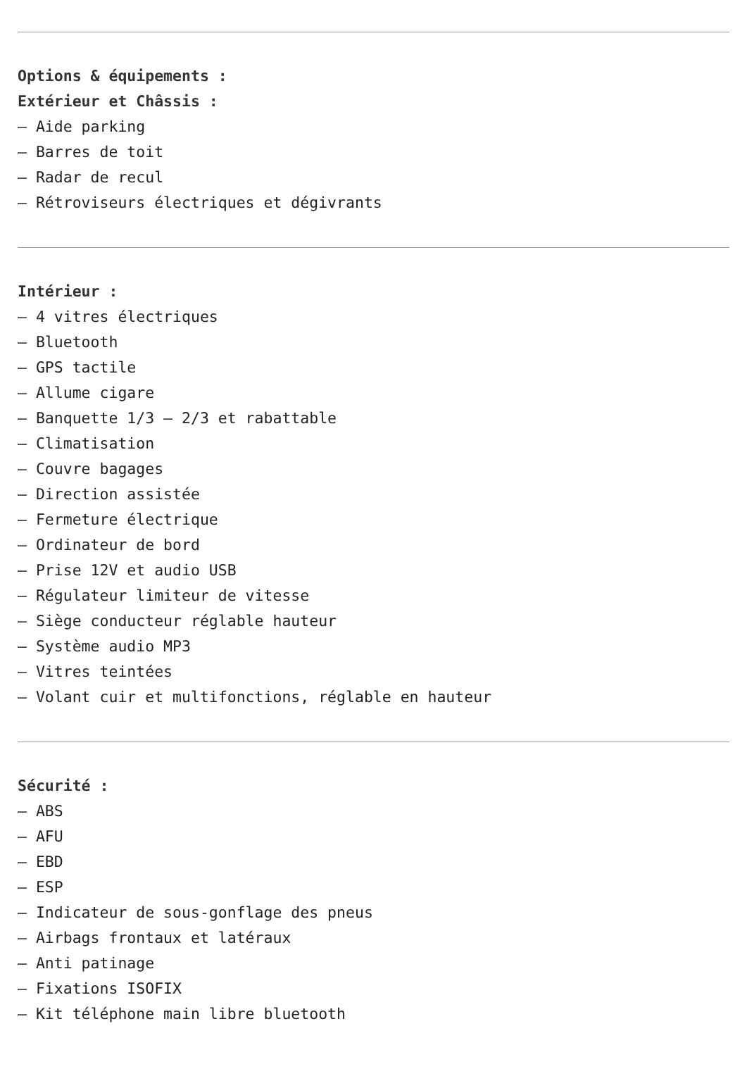Options & équipements :
Extérieur et Châssis :
– Aide parking
– Barres de toit
– Radar de recul
– Rétroviseurs électriques et dégivrants
Intérieur :
– 4 vitres électriques
– Bluetooth
– GPS tactile
– Allume cigare
– Banquette 1/3 – 2/3 et rabattable
– Climatisation
– Couvre bagages
– Direction assistée
– Fermeture électrique
– Ordinateur de bord
– Prise 12V et audio USB
– Régulateur limiteur de vitesse
– Siège conducteur réglable hauteur
– Système audio MP3
– Vitres teintées
– Volant cuir et multifonctions, réglable en hauteur
Sécurité :
– ABS
– AFU
– EBD
– ESP
– Indicateur de sous-gonflage des pneus
– Airbags frontaux et latéraux
– Anti patinage
– Fixations ISOFIX
– Kit téléphone main libre bluetooth